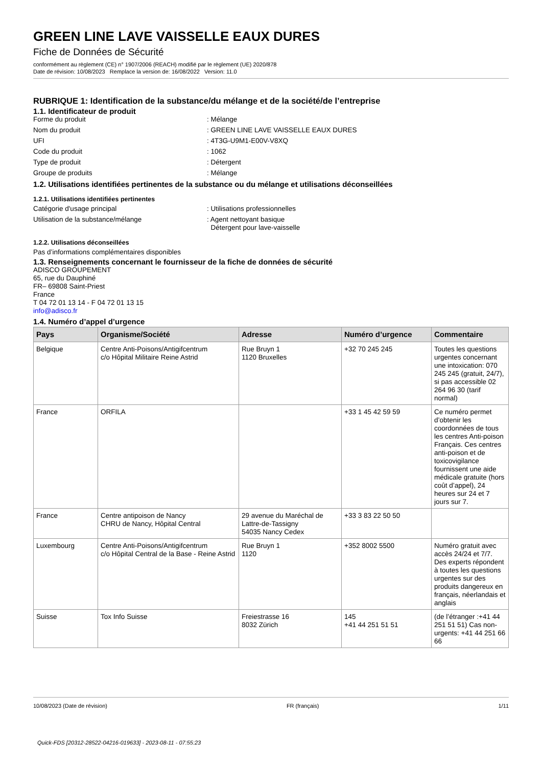GREEN LINE LAVE VAISSELLE EAUX DURES
Fiche de Données de Sécurité
conformément au règlement (CE) n° 1907/2006 (REACH) modifié par le règlement (UE) 2020/878
Date de révision: 10/08/2023 Remplace la version de: 16/08/2022 Version: 11.0
RUBRIQUE 1: Identification de la substance/du mélange et de la société/de l’entreprise
1.1. Identificateur de produit
Forme du produit : Mélange
Nom du produit : GREEN LINE LAVE VAISSELLE EAUX DURES
UFI : 4T3G-U9M1-E00V-V8XQ
Code du produit : 1062
Type de produit : Détergent
Groupe de produits : Mélange
1.2. Utilisations identifiées pertinentes de la substance ou du mélange et utilisations déconseillées
1.2.1. Utilisations identifiées pertinentes
Catégorie d'usage principal : Utilisations professionnelles
Utilisation de la substance/mélange : Agent nettoyant basique
Détergent pour lave-vaisselle
1.2.2. Utilisations déconseillées
Pas d’informations complémentaires disponibles
1.3. Renseignements concernant le fournisseur de la fiche de données de sécurité
ADISCO GROUPEMENT
65, rue du Dauphiné
FR– 69808 Saint-Priest
France
T 04 72 01 13 14 - F 04 72 01 13 15
info@adisco.fr
1.4. Numéro d’appel d’urgence
| Pays | Organisme/Société | Adresse | Numéro d’urgence | Commentaire |
| --- | --- | --- | --- | --- |
| Belgique | Centre Anti-Poisons/Antigifcentrum c/o Hôpital Militaire Reine Astrid | Rue Bruyn 1 1120 Bruxelles | +32 70 245 245 | Toutes les questions urgentes concernant une intoxication: 070 245 245 (gratuit, 24/7), si pas accessible 02 264 96 30 (tarif normal) |
| France | ORFILA | | +33 1 45 42 59 59 | Ce numéro permet d’obtenir les coordonnées de tous les centres Anti-poison Français. Ces centres anti-poison et de toxicovigilance fournissent une aide médicale gratuite (hors coût d’appel), 24 heures sur 24 et 7 jours sur 7. |
| France | Centre antipoison de Nancy CHRU de Nancy, Hôpital Central | 29 avenue du Maréchal de Lattre-de-Tassigny 54035 Nancy Cedex | +33 3 83 22 50 50 | |
| Luxembourg | Centre Anti-Poisons/Antigifcentrum c/o Hôpital Central de la Base - Reine Astrid | Rue Bruyn 1 1120 | +352 8002 5500 | Numéro gratuit avec accès 24/24 et 7/7. Des experts répondent à toutes les questions urgentes sur des produits dangereux en français, néerlandais et anglais |
| Suisse | Tox Info Suisse | Freiestrasse 16 8032 Zürich | 145 +41 44 251 51 51 | (de l’étranger :+41 44 251 51 51) Cas non-urgents: +41 44 251 66 66 |
10/08/2023 (Date de révision) FR (français) 1/11
Quick-FDS [20312-28522-04216-019633] - 2023-08-11 - 07:55:23